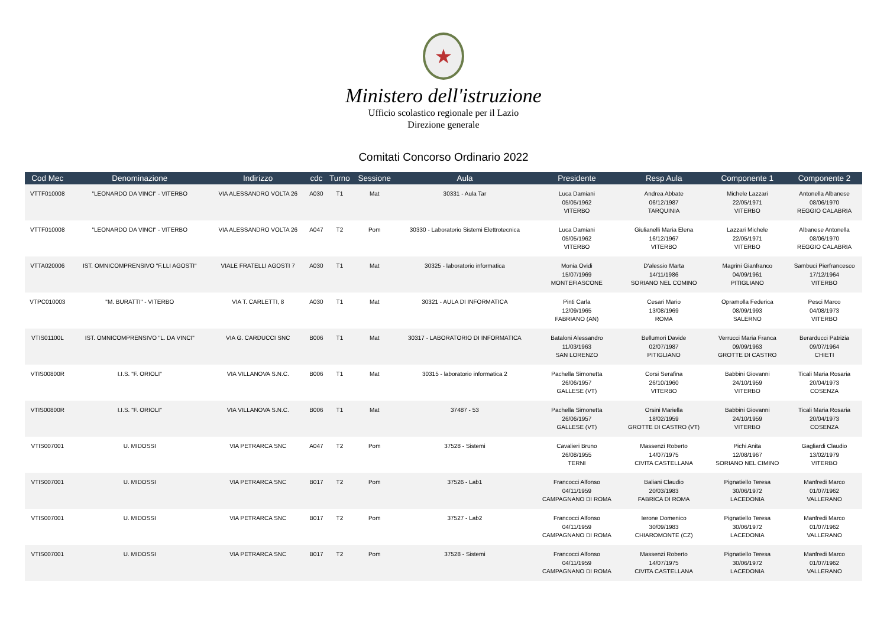★
Ministero dell'istruzione
Ufficio scolastico regionale per il Lazio
Direzione generale
Comitati Concorso Ordinario 2022
| Cod Mec | Denominazione | Indirizzo | cdc | Turno | Sessione | Aula | Presidente | Resp Aula | Componente 1 | Componente 2 |
| --- | --- | --- | --- | --- | --- | --- | --- | --- | --- | --- |
| VTTF010008 | "LEONARDO DA VINCI" - VITERBO | VIA ALESSANDRO VOLTA 26 | A030 | T1 | Mat | 30331 - Aula Tar | Luca Damiani 05/05/1962 VITERBO | Andrea Abbate 06/12/1987 TARQUINIA | Michele Lazzari 22/05/1971 VITERBO | Antonella Albanese 08/06/1970 REGGIO CALABRIA |
| VTTF010008 | "LEONARDO DA VINCI" - VITERBO | VIA ALESSANDRO VOLTA 26 | A047 | T2 | Pom | 30330 - Laboratorio Sistemi Elettrotecnica | Luca Damiani 05/05/1962 VITERBO | Giulianelli Maria Elena 16/12/1967 VITERBO | Lazzari Michele 22/05/1971 VITERBO | Albanese Antonella 08/06/1970 REGGIO CALABRIA |
| VTTA020006 | IST. OMNICOMPRENSIVO "F.LLI AGOSTI" | VIALE FRATELLI AGOSTI 7 | A030 | T1 | Mat | 30325 - laboratorio informatica | Monia Ovidi 15/07/1969 MONTEFIASCONE | D'alessio Marta 14/11/1986 SORIANO NEL COMINO | Magrini Gianfranco 04/09/1961 PITIGLIANO | Sambuci Pierfrancesco 17/12/1964 VITERBO |
| VTPC010003 | "M. BURATTI" - VITERBO | VIA T. CARLETTI, 8 | A030 | T1 | Mat | 30321 - AULA DI INFORMATICA | Pinti Carla 12/09/1965 FABRIANO (AN) | Cesari Mario 13/08/1969 ROMA | Opramolla Federica 08/09/1993 SALERNO | Pesci Marco 04/08/1973 VITERBO |
| VTIS01100L | IST. OMNICOMPRENSIVO "L. DA VINCI" | VIA G. CARDUCCI SNC | B006 | T1 | Mat | 30317 - LABORATORIO DI INFORMATICA | Bataloni Alessandro 11/03/1963 SAN LORENZO | Bellumori Davide 02/07/1987 PITIGLIANO | Verrucci Maria Franca 09/09/1963 GROTTE DI CASTRO | Berarducci Patrizia 09/07/1964 CHIETI |
| VTIS00800R | I.I.S. "F. ORIOLI" | VIA VILLANOVA S.N.C. | B006 | T1 | Mat | 30315 - laboratorio informatica 2 | Pachella Simonetta 26/06/1957 GALLESE (VT) | Corsi Serafina 26/10/1960 VITERBO | Babbini Giovanni 24/10/1959 VITERBO | Ticali Maria Rosaria 20/04/1973 COSENZA |
| VTIS00800R | I.I.S. "F. ORIOLI" | VIA VILLANOVA S.N.C. | B006 | T1 | Mat | 37487 - 53 | Pachella Simonetta 26/06/1957 GALLESE (VT) | Orsini Mariella 18/02/1959 GROTTE DI CASTRO (VT) | Babbini Giovanni 24/10/1959 VITERBO | Ticali Maria Rosaria 20/04/1973 COSENZA |
| VTIS007001 | U. MIDOSSI | VIA PETRARCA SNC | A047 | T2 | Pom | 37528 - Sistemi | Cavalieri Bruno 26/08/1955 TERNI | Massenzi Roberto 14/07/1975 CIVITA CASTELLANA | Pichi Anita 12/08/1967 SORIANO NEL CIMINO | Gagliardi Claudio 13/02/1979 VITERBO |
| VTIS007001 | U. MIDOSSI | VIA PETRARCA SNC | B017 | T2 | Pom | 37526 - Lab1 | Francocci Alfonso 04/11/1959 CAMPAGNANO DI ROMA | Baliani Claudio 20/03/1983 FABRICA DI ROMA | Pignatiello Teresa 30/06/1972 LACEDONIA | Manfredi Marco 01/07/1962 VALLERANO |
| VTIS007001 | U. MIDOSSI | VIA PETRARCA SNC | B017 | T2 | Pom | 37527 - Lab2 | Francocci Alfonso 04/11/1959 CAMPAGNANO DI ROMA | Ierone Domenico 30/09/1983 CHIAROMONTE (CZ) | Pignatiello Teresa 30/06/1972 LACEDONIA | Manfredi Marco 01/07/1962 VALLERANO |
| VTIS007001 | U. MIDOSSI | VIA PETRARCA SNC | B017 | T2 | Pom | 37528 - Sistemi | Francocci Alfonso 04/11/1959 CAMPAGNANO DI ROMA | Massenzi Roberto 14/07/1975 CIVITA CASTELLANA | Pignatiello Teresa 30/06/1972 LACEDONIA | Manfredi Marco 01/07/1962 VALLERANO |